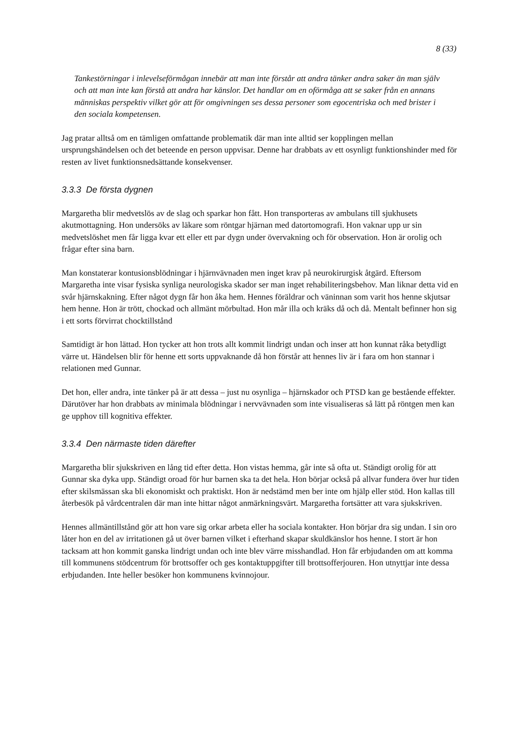8 (33)
Tankestörningar i inlevelseförmågan innebär att man inte förstår att andra tänker andra saker än man själv och att man inte kan förstå att andra har känslor. Det handlar om en oförmåga att se saker från en annans människas perspektiv vilket gör att för omgivningen ses dessa personer som egocentriska och med brister i den sociala kompetensen.
Jag pratar alltså om en tämligen omfattande problematik där man inte alltid ser kopplingen mellan ursprungshändelsen och det beteende en person uppvisar. Denne har drabbats av ett osynligt funktionshinder med för resten av livet funktionsnedsättande konsekvenser.
3.3.3 De första dygnen
Margaretha blir medvetslös av de slag och sparkar hon fått. Hon transporteras av ambulans till sjukhusets akutmottagning. Hon undersöks av läkare som röntgar hjärnan med datortomografi. Hon vaknar upp ur sin medvetslöshet men får ligga kvar ett eller ett par dygn under övervakning och för observation. Hon är orolig och frågar efter sina barn.
Man konstaterar kontusionsblödningar i hjärnvävnaden men inget krav på neurokirurgisk åtgärd. Eftersom Margaretha inte visar fysiska synliga neurologiska skador ser man inget rehabiliteringsbehov. Man liknar detta vid en svår hjärnskakning. Efter något dygn får hon åka hem. Hennes föräldrar och väninnan som varit hos henne skjutsar hem henne. Hon är trött, chockad och allmänt mörbultad. Hon mår illa och kräks då och då. Mentalt befinner hon sig i ett sorts förvirrat chocktillstånd
Samtidigt är hon lättad. Hon tycker att hon trots allt kommit lindrigt undan och inser att hon kunnat råka betydligt värre ut. Händelsen blir för henne ett sorts uppvaknande då hon förstår att hennes liv är i fara om hon stannar i relationen med Gunnar.
Det hon, eller andra, inte tänker på är att dessa – just nu osynliga – hjärnskador och PTSD kan ge bestående effekter. Därutöver har hon drabbats av minimala blödningar i nervvävnaden som inte visualiseras så lätt på röntgen men kan ge upphov till kognitiva effekter.
3.3.4 Den närmaste tiden därefter
Margaretha blir sjukskriven en lång tid efter detta. Hon vistas hemma, går inte så ofta ut. Ständigt orolig för att Gunnar ska dyka upp. Ständigt oroad för hur barnen ska ta det hela. Hon börjar också på allvar fundera över hur tiden efter skilsmässan ska bli ekonomiskt och praktiskt. Hon är nedstämd men ber inte om hjälp eller stöd. Hon kallas till återbesök på vårdcentralen där man inte hittar något anmärkningsvärt. Margaretha fortsätter att vara sjukskriven.
Hennes allmäntillstånd gör att hon vare sig orkar arbeta eller ha sociala kontakter. Hon börjar dra sig undan. I sin oro låter hon en del av irritationen gå ut över barnen vilket i efterhand skapar skuldkänslor hos henne. I stort är hon tacksam att hon kommit ganska lindrigt undan och inte blev värre misshandlad. Hon får erbjudanden om att komma till kommunens stödcentrum för brottsoffer och ges kontaktuppgifter till brottsofferjouren. Hon utnyttjar inte dessa erbjudanden. Inte heller besöker hon kommunens kvinnojour.